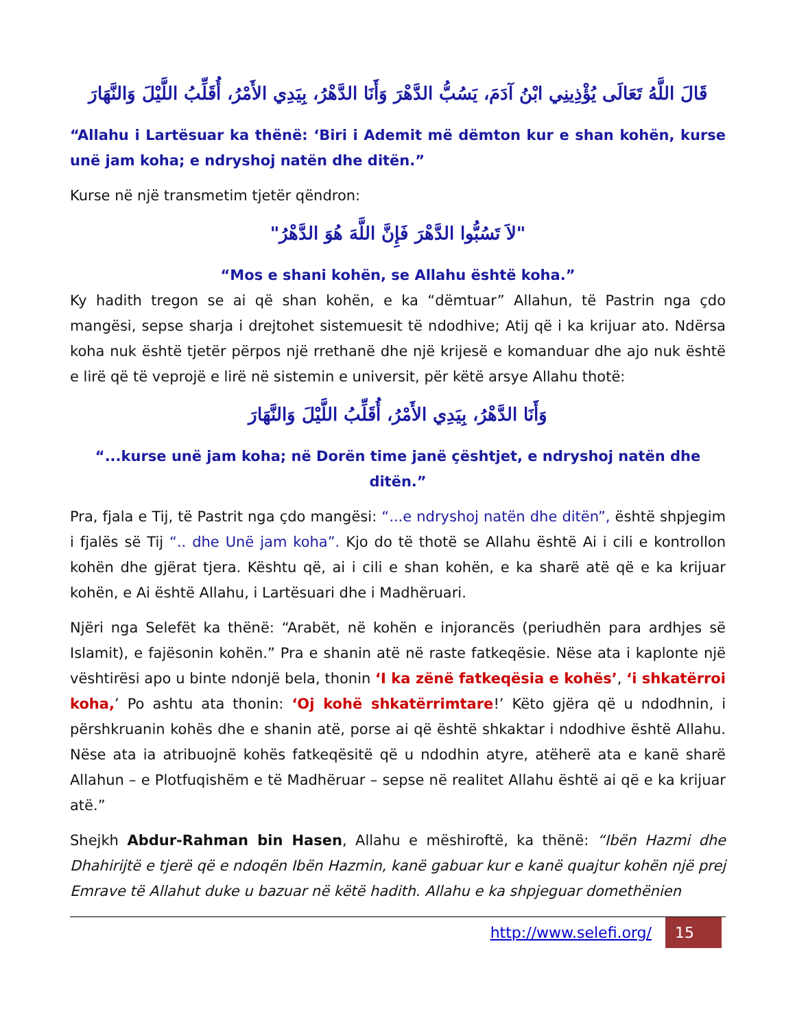قَالَ اللَّهُ تَعَالَى يُؤْذِينِي ابْنُ آدَمَ، يَسُبُّ الدَّهْرَ وَأَنَا الدَّهْرُ، بِيَدِي الأَمْرُ، أُقَلِّبُ اللَّيْلَ وَالنَّهَارَ
“Allahu i Lartësuar ka thënë: ‘Biri i Ademit më dëmton kur e shan kohën, kurse unë jam koha; e ndryshoj natën dhe ditën.”
Kurse në një transmetim tjetër qëndron:
"لاَ تَسُبُّوا الدَّهْرَ فَإِنَّ اللَّهَ هُوَ الدَّهْرُ"
“Mos e shani kohën, se Allahu është koha.”
Ky hadith tregon se ai që shan kohën, e ka “dëmtuar” Allahun, të Pastrin nga çdo mangësi, sepse sharja i drejtohet sistemuesit të ndodhive; Atij që i ka krijuar ato. Ndërsa koha nuk është tjetër përpos një rrethanë dhe një krijesë e komanduar dhe ajo nuk është e lirë që të veprojë e lirë në sistemin e universit, për këtë arsye Allahu thotë:
وَأَنَا الدَّهْرُ، بِيَدِي الأَمْرُ، أُقَلِّبُ اللَّيْلَ وَالنَّهَارَ
“...kurse unë jam koha; në Dorën time janë çështjet, e ndryshoj natën dhe ditën.”
Pra, fjala e Tij, të Pastrit nga çdo mangësi: “...e ndryshoj natën dhe ditën”, është shpjegim i fjalës së Tij “.. dhe Unë jam koha”. Kjo do të thotë se Allahu është Ai i cili e kontrollon kohën dhe gjërat tjera. Kështu që, ai i cili e shan kohën, e ka sharë atë që e ka krijuar kohën, e Ai është Allahu, i Lartësuari dhe i Madhëruari.
Njëri nga Selefët ka thënë: “Arabët, në kohën e injorancës (periudhën para ardhjes së Islamit), e fajësonin kohën.” Pra e shanin atë në raste fatkeqësie. Nëse ata i kaplonte një vështirësi apo u binte ndonjë bela, thonin ‘I ka zënë fatkeqësia e kohës’, ‘i shkatërroi koha,’ Po ashtu ata thonin: ‘Oj kohë shkatërrimtare!’ Këto gjëra që u ndodhnin, i përshkruanin kohës dhe e shanin atë, porse ai që është shkaktar i ndodhive është Allahu. Nëse ata ia atribuojnë kohës fatkeqësitë që u ndodhin atyre, atëherë ata e kanë sharë Allahun – e Plotfuqishëm e të Madhëruar – sepse në realitet Allahu është ai që e ka krijuar atë.”
Shejkh Abdur-Rahman bin Hasen, Allahu e mëshiroftë, ka thënë: “Ibën Hazmi dhe Dhahirijtë e tjerë që e ndoqën Ibën Hazmin, kanë gabuar kur e kanë quajtur kohën një prej Emrave të Allahut duke u bazuar në këtë hadith. Allahu e ka shpjeguar domethënien
http://www.selefi.org/ 15